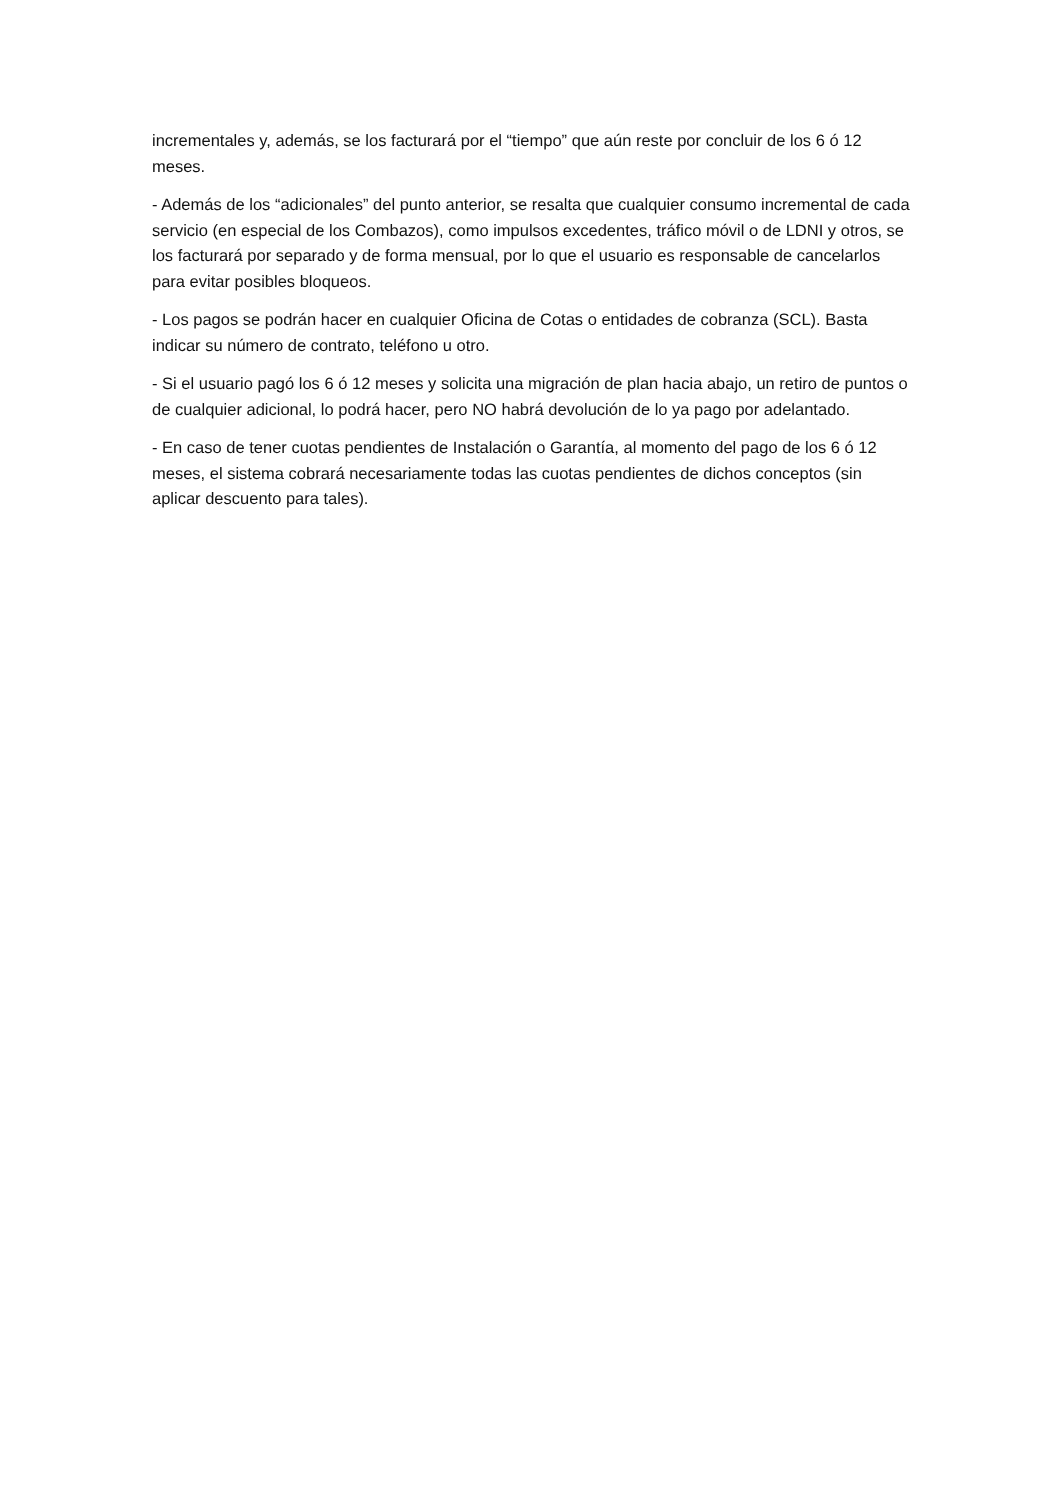incrementales y, además, se los facturará por el “tiempo” que aún reste por concluir de los 6 ó 12 meses.
- Además de los “adicionales” del punto anterior, se resalta que cualquier consumo incremental de cada servicio (en especial de los Combazos), como impulsos excedentes, tráfico móvil o de LDNI y otros, se los facturará por separado y de forma mensual, por lo que el usuario es responsable de cancelarlos para evitar posibles bloqueos.
- Los pagos se podrán hacer en cualquier Oficina de Cotas o entidades de cobranza (SCL). Basta indicar su número de contrato, teléfono u otro.
- Si el usuario pagó los 6 ó 12 meses y solicita una migración de plan hacia abajo, un retiro de puntos o de cualquier adicional, lo podrá hacer, pero NO habrá devolución de lo ya pago por adelantado.
- En caso de tener cuotas pendientes de Instalación o Garantía, al momento del pago de los 6 ó 12 meses, el sistema cobrará necesariamente todas las cuotas pendientes de dichos conceptos (sin aplicar descuento para tales).